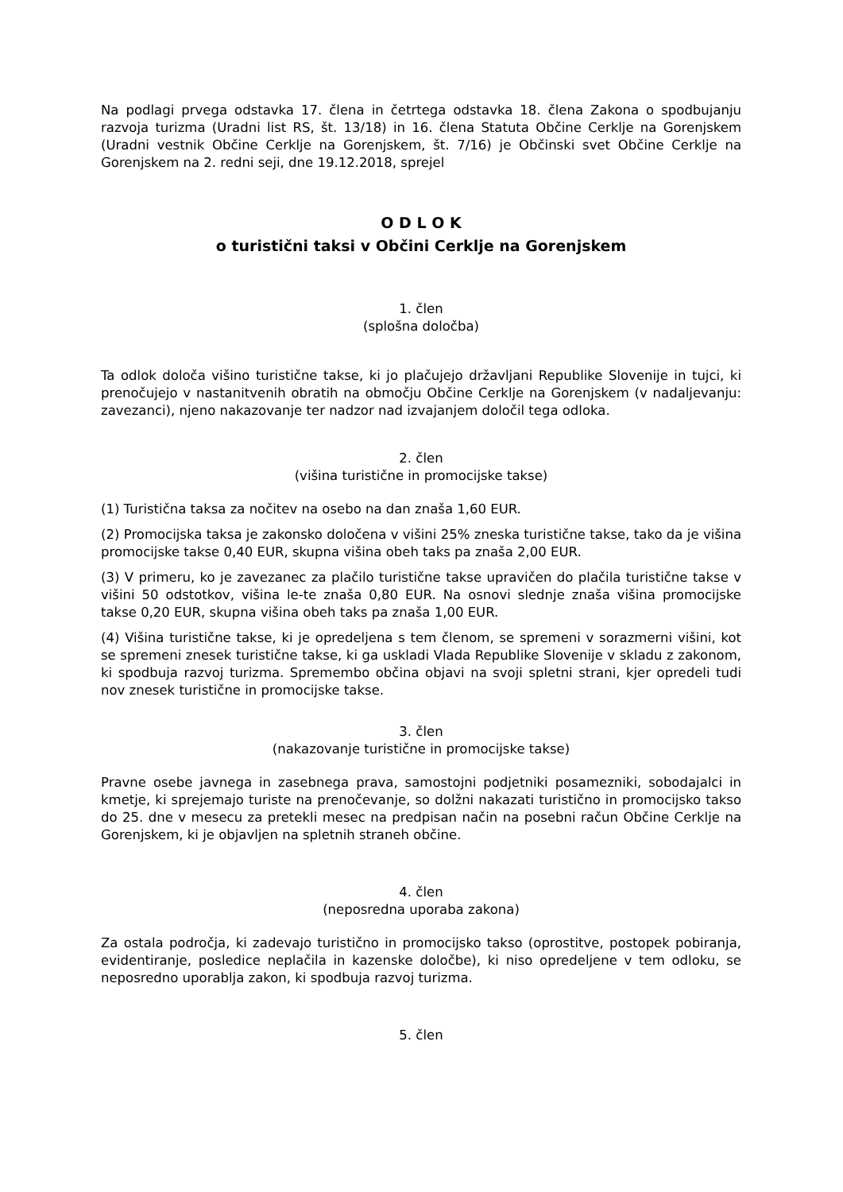Na podlagi prvega odstavka 17. člena in četrtega odstavka 18. člena Zakona o spodbujanju razvoja turizma (Uradni list RS, št. 13/18) in 16. člena Statuta Občine Cerklje na Gorenjskem (Uradni vestnik Občine Cerklje na Gorenjskem, št. 7/16) je Občinski svet Občine Cerklje na Gorenjskem na 2. redni seji, dne 19.12.2018, sprejel
O D L O K
o turistični taksi v Občini Cerklje na Gorenjskem
1. člen
(splošna določba)
Ta odlok določa višino turistične takse, ki jo plačujejo državljani Republike Slovenije in tujci, ki prenočujejo v nastanitvenih obratih na območju Občine Cerklje na Gorenjskem (v nadaljevanju: zavezanci), njeno nakazovanje ter nadzor nad izvajanjem določil tega odloka.
2. člen
(višina turistične in promocijske takse)
(1) Turistična taksa za nočitev na osebo na dan znaša 1,60 EUR.
(2) Promocijska taksa je zakonsko določena v višini 25% zneska turistične takse, tako da je višina promocijske takse 0,40 EUR, skupna višina obeh taks pa znaša 2,00 EUR.
(3) V primeru, ko je zavezanec za plačilo turistične takse upravičen do plačila turistične takse v višini 50 odstotkov, višina le-te znaša 0,80 EUR. Na osnovi slednje znaša višina promocijske takse 0,20 EUR, skupna višina obeh taks pa znaša 1,00 EUR.
(4) Višina turistične takse, ki je opredeljena s tem členom, se spremeni v sorazmerni višini, kot se spremeni znesek turistične takse, ki ga uskladi Vlada Republike Slovenije v skladu z zakonom, ki spodbuja razvoj turizma. Spremembo občina objavi na svoji spletni strani, kjer opredeli tudi nov znesek turistične in promocijske takse.
3. člen
(nakazovanje turistične in promocijske takse)
Pravne osebe javnega in zasebnega prava, samostojni podjetniki posamezniki, sobodajalci in kmetje, ki sprejemajo turiste na prenočevanje, so dolžni nakazati turistično in promocijsko takso do 25. dne v mesecu za pretekli mesec na predpisan način na posebni račun Občine Cerklje na Gorenjskem, ki je objavljen na spletnih straneh občine.
4. člen
(neposredna uporaba zakona)
Za ostala področja, ki zadevajo turistično in promocijsko takso (oprostitve, postopek pobiranja, evidentiranje, posledice neplačila in kazenske določbe), ki niso opredeljene v tem odloku, se neposredno uporablja zakon, ki spodbuja razvoj turizma.
5. člen